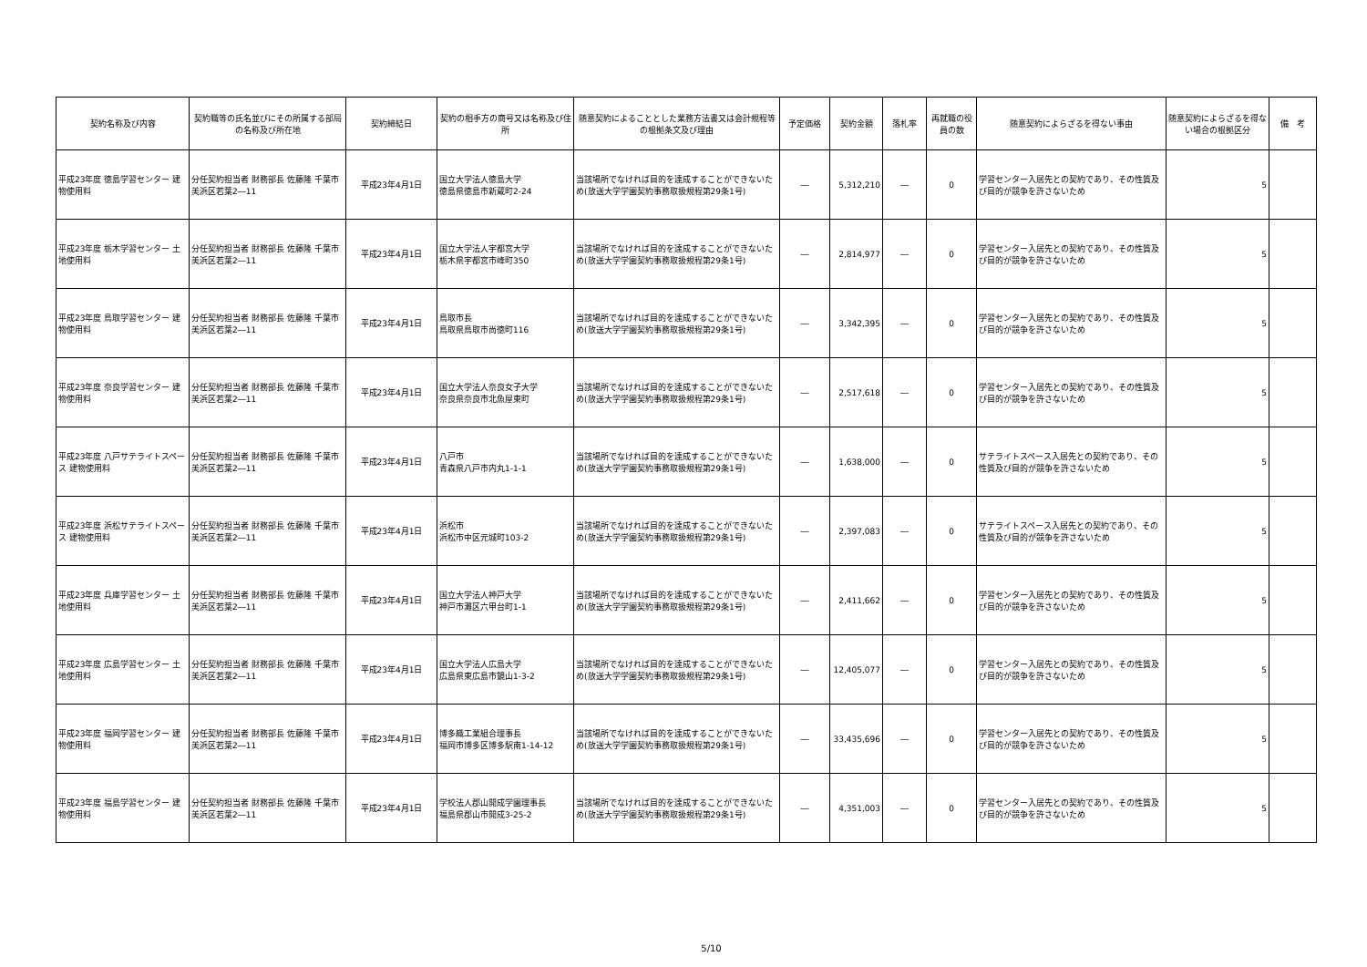| 契約名称及び内容 | 契約職等の氏名並びにその所属する部局の名称及び所在地 | 契約締結日 | 契約の相手方の商号又は名称及び住所 | 随意契約によることとした業務方法書又は会計規程等の根拠条文及び理由 | 予定価格 | 契約金額 | 落札率 | 再就職の役員の数 | 随意契約によらざるを得ない事由 | 随意契約によらざるを得ない場合の根拠区分 | 備 考 |
| --- | --- | --- | --- | --- | --- | --- | --- | --- | --- | --- | --- |
| 平成23年度 徳島学習センター 建物使用料 | 分任契約担当者 財務部長 佐藤隆 千葉市美浜区若葉2―11 | 平成23年4月1日 | 国立大学法人徳島大学 徳島県徳島市新蔵町2-24 | 当該場所でなければ目的を達成することができないため(放送大学学園契約事務取扱規程第29条1号) | ― | 5,312,210 | ― | 0 | 学習センター入居先との契約であり、その性質及び目的が競争を許さないため | 5 | |
| 平成23年度 栃木学習センター 土地使用料 | 分任契約担当者 財務部長 佐藤隆 千葉市美浜区若葉2―11 | 平成23年4月1日 | 国立大学法人宇都宮大学 栃木県宇都宮市峰町350 | 当該場所でなければ目的を達成することができないため(放送大学学園契約事務取扱規程第29条1号) | ― | 2,814,977 | ― | 0 | 学習センター入居先との契約であり、その性質及び目的が競争を許さないため | 5 | |
| 平成23年度 鳥取学習センター 建物使用料 | 分任契約担当者 財務部長 佐藤隆 千葉市美浜区若葉2―11 | 平成23年4月1日 | 鳥取市長 鳥取県鳥取市尚徳町116 | 当該場所でなければ目的を達成することができないため(放送大学学園契約事務取扱規程第29条1号) | ― | 3,342,395 | ― | 0 | 学習センター入居先との契約であり、その性質及び目的が競争を許さないため | 5 | |
| 平成23年度 奈良学習センター 建物使用料 | 分任契約担当者 財務部長 佐藤隆 千葉市美浜区若葉2―11 | 平成23年4月1日 | 国立大学法人奈良女子大学 奈良県奈良市北魚屋東町 | 当該場所でなければ目的を達成することができないため(放送大学学園契約事務取扱規程第29条1号) | ― | 2,517,618 | ― | 0 | 学習センター入居先との契約であり、その性質及び目的が競争を許さないため | 5 | |
| 平成23年度 八戸サテライトスペース 建物使用料 | 分任契約担当者 財務部長 佐藤隆 千葉市美浜区若葉2―11 | 平成23年4月1日 | 八戸市 青森県八戸市内丸1-1-1 | 当該場所でなければ目的を達成することができないため(放送大学学園契約事務取扱規程第29条1号) | ― | 1,638,000 | ― | 0 | サテライトスペース入居先との契約であり、その性質及び目的が競争を許さないため | 5 | |
| 平成23年度 浜松サテライトスペース 建物使用料 | 分任契約担当者 財務部長 佐藤隆 千葉市美浜区若葉2―11 | 平成23年4月1日 | 浜松市 浜松市中区元城町103-2 | 当該場所でなければ目的を達成することができないため(放送大学学園契約事務取扱規程第29条1号) | ― | 2,397,083 | ― | 0 | サテライトスペース入居先との契約であり、その性質及び目的が競争を許さないため | 5 | |
| 平成23年度 兵庫学習センター 土地使用料 | 分任契約担当者 財務部長 佐藤隆 千葉市美浜区若葉2―11 | 平成23年4月1日 | 国立大学法人神戸大学 神戸市灘区六甲台町1-1 | 当該場所でなければ目的を達成することができないため(放送大学学園契約事務取扱規程第29条1号) | ― | 2,411,662 | ― | 0 | 学習センター入居先との契約であり、その性質及び目的が競争を許さないため | 5 | |
| 平成23年度 広島学習センター 土地使用料 | 分任契約担当者 財務部長 佐藤隆 千葉市美浜区若葉2―11 | 平成23年4月1日 | 国立大学法人広島大学 広島県東広島市鏡山1-3-2 | 当該場所でなければ目的を達成することができないため(放送大学学園契約事務取扱規程第29条1号) | ― | 12,405,077 | ― | 0 | 学習センター入居先との契約であり、その性質及び目的が競争を許さないため | 5 | |
| 平成23年度 福岡学習センター 建物使用料 | 分任契約担当者 財務部長 佐藤隆 千葉市美浜区若葉2―11 | 平成23年4月1日 | 博多織工業組合理事長 福岡市博多区博多駅南1-14-12 | 当該場所でなければ目的を達成することができないため(放送大学学園契約事務取扱規程第29条1号) | ― | 33,435,696 | ― | 0 | 学習センター入居先との契約であり、その性質及び目的が競争を許さないため | 5 | |
| 平成23年度 福島学習センター 建物使用料 | 分任契約担当者 財務部長 佐藤隆 千葉市美浜区若葉2―11 | 平成23年4月1日 | 学校法人郡山開成学園理事長 福島県郡山市開成3-25-2 | 当該場所でなければ目的を達成することができないため(放送大学学園契約事務取扱規程第29条1号) | ― | 4,351,003 | ― | 0 | 学習センター入居先との契約であり、その性質及び目的が競争を許さないため | 5 | |
5/10